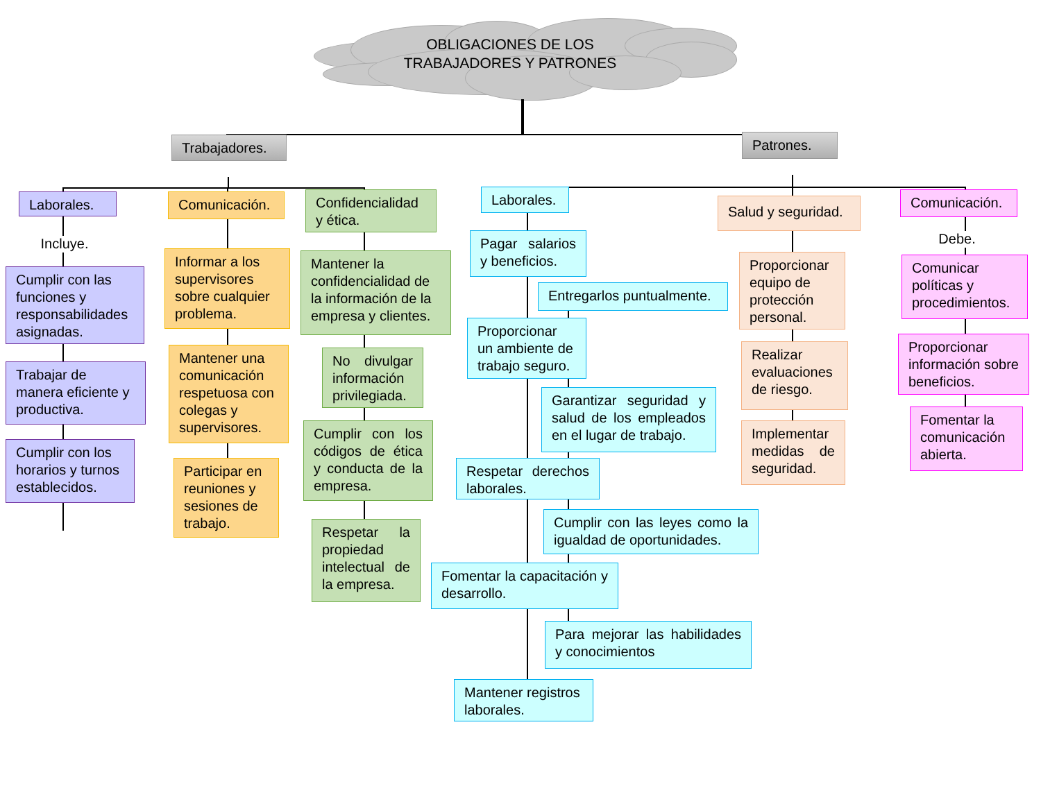OBLIGACIONES DE LOS
TRABAJADORES Y PATRONES
Trabajadores.
Patrones.
Laborales.
Incluye.
Cumplir con las funciones y responsabilidades asignadas.
Trabajar de manera eficiente y productiva.
Cumplir con los horarios y turnos establecidos.
Comunicación.
Informar a los supervisores sobre cualquier problema.
Mantener una comunicación respetuosa con colegas y supervisores.
Participar en reuniones y sesiones de trabajo.
Confidencialidad y ética.
Mantener la confidencialidad de la información de la empresa y clientes.
No divulgar información privilegiada.
Cumplir con los códigos de ética y conducta de la empresa.
Respetar la propiedad intelectual de la empresa.
Laborales.
Pagar salarios y beneficios.
Entregarlos puntualmente.
Proporcionar un ambiente de trabajo seguro.
Garantizar seguridad y salud de los empleados en el lugar de trabajo.
Respetar derechos laborales.
Cumplir con las leyes como la igualdad de oportunidades.
Fomentar la capacitación y desarrollo.
Para mejorar las habilidades y conocimientos
Mantener registros laborales.
Salud y seguridad.
Proporcionar equipo de protección personal.
Realizar evaluaciones de riesgo.
Implementar medidas de seguridad.
Comunicación.
Debe.
Comunicar políticas y procedimientos.
Proporcionar información sobre beneficios.
Fomentar la comunicación abierta.